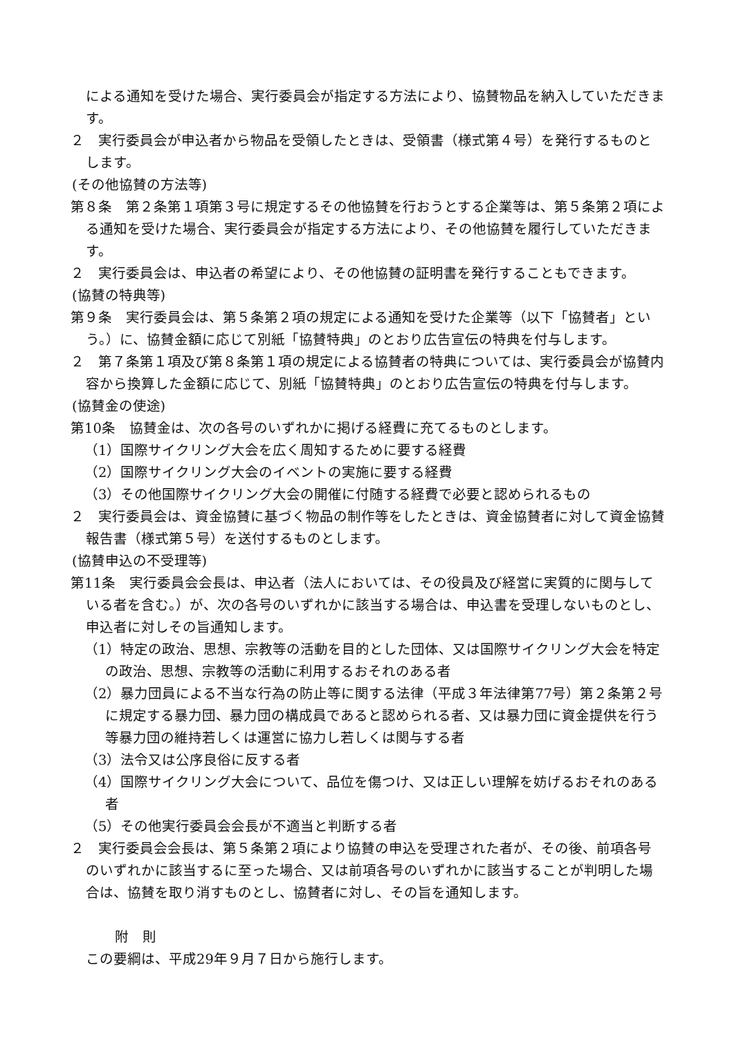による通知を受けた場合、実行委員会が指定する方法により、協賛物品を納入していただきます。
２　実行委員会が申込者から物品を受領したときは、受領書（様式第４号）を発行するものとします。
(その他協賛の方法等)
第８条　第２条第１項第３号に規定するその他協賛を行おうとする企業等は、第５条第２項による通知を受けた場合、実行委員会が指定する方法により、その他協賛を履行していただきます。
２　実行委員会は、申込者の希望により、その他協賛の証明書を発行することもできます。
(協賛の特典等)
第９条　実行委員会は、第５条第２項の規定による通知を受けた企業等（以下「協賛者」という。）に、協賛金額に応じて別紙「協賛特典」のとおり広告宣伝の特典を付与します。
２　第７条第１項及び第８条第１項の規定による協賛者の特典については、実行委員会が協賛内容から換算した金額に応じて、別紙「協賛特典」のとおり広告宣伝の特典を付与します。
(協賛金の使途)
第10条　協賛金は、次の各号のいずれかに掲げる経費に充てるものとします。
（1）国際サイクリング大会を広く周知するために要する経費
（2）国際サイクリング大会のイベントの実施に要する経費
（3）その他国際サイクリング大会の開催に付随する経費で必要と認められるもの
２　実行委員会は、資金協賛に基づく物品の制作等をしたときは、資金協賛者に対して資金協賛報告書（様式第５号）を送付するものとします。
(協賛申込の不受理等)
第11条　実行委員会会長は、申込者（法人においては、その役員及び経営に実質的に関与している者を含む。）が、次の各号のいずれかに該当する場合は、申込書を受理しないものとし、申込者に対しその旨通知します。
（1）特定の政治、思想、宗教等の活動を目的とした団体、又は国際サイクリング大会を特定の政治、思想、宗教等の活動に利用するおそれのある者
（2）暴力団員による不当な行為の防止等に関する法律（平成３年法律第77号）第２条第２号に規定する暴力団、暴力団の構成員であると認められる者、又は暴力団に資金提供を行う等暴力団の維持若しくは運営に協力し若しくは関与する者
（3）法令又は公序良俗に反する者
（4）国際サイクリング大会について、品位を傷つけ、又は正しい理解を妨げるおそれのある者
（5）その他実行委員会会長が不適当と判断する者
２　実行委員会会長は、第５条第２項により協賛の申込を受理された者が、その後、前項各号のいずれかに該当するに至った場合、又は前項各号のいずれかに該当することが判明した場合は、協賛を取り消すものとし、協賛者に対し、その旨を通知します。
附　則
この要綱は、平成29年９月７日から施行します。